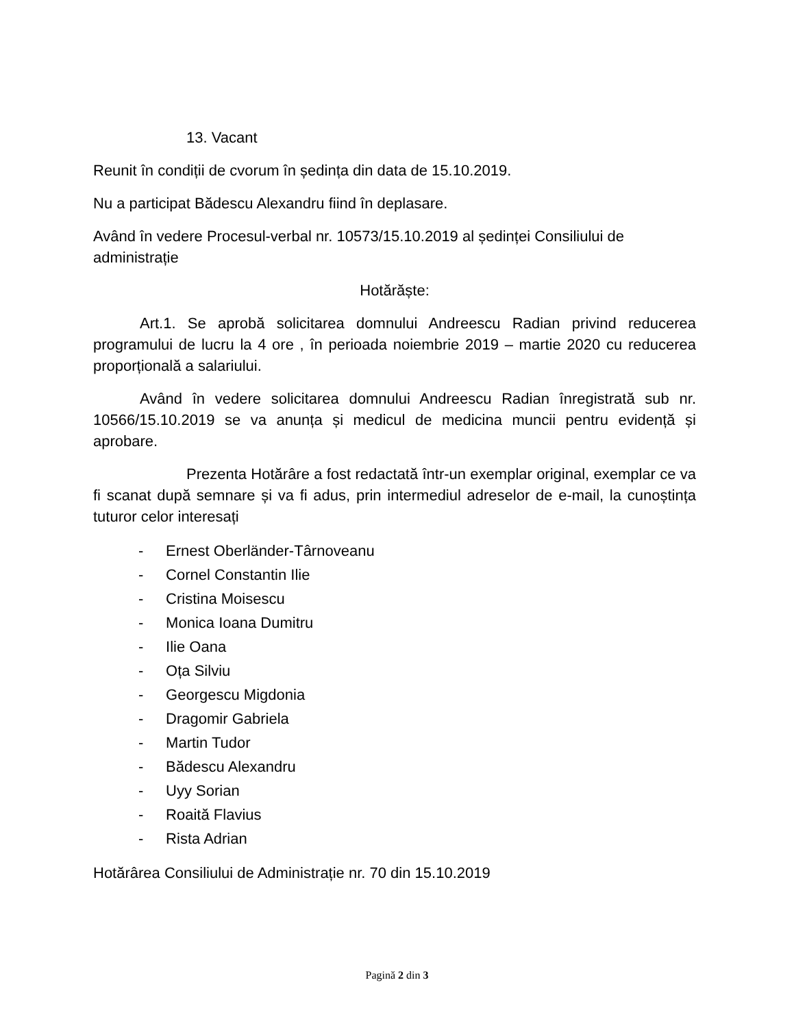13. Vacant
Reunit în condiții de cvorum în ședința din data de 15.10.2019.
Nu a participat Bădescu Alexandru fiind în deplasare.
Având în vedere Procesul-verbal nr. 10573/15.10.2019 al ședinței Consiliului de administrație
Hotărăște:
Art.1. Se aprobă solicitarea domnului Andreescu Radian privind reducerea programului de lucru la 4 ore , în perioada noiembrie 2019 – martie 2020 cu reducerea proporțională a salariului.
Având în vedere solicitarea domnului Andreescu Radian înregistrată sub nr. 10566/15.10.2019 se va anunța și medicul de medicina muncii pentru evidență și aprobare.
Prezenta Hotărâre a fost redactată într-un exemplar original, exemplar ce va fi scanat după semnare și va fi adus, prin intermediul adreselor de e-mail, la cunoștința tuturor celor interesați
- Ernest Oberländer-Târnoveanu
- Cornel Constantin Ilie
- Cristina Moisescu
- Monica Ioana Dumitru
- Ilie Oana
- Oța Silviu
- Georgescu Migdonia
- Dragomir Gabriela
- Martin Tudor
- Bădescu Alexandru
- Uyy Sorian
- Roaită Flavius
- Rista Adrian
Hotărârea Consiliului de Administrație nr. 70 din 15.10.2019
Pagină 2 din 3